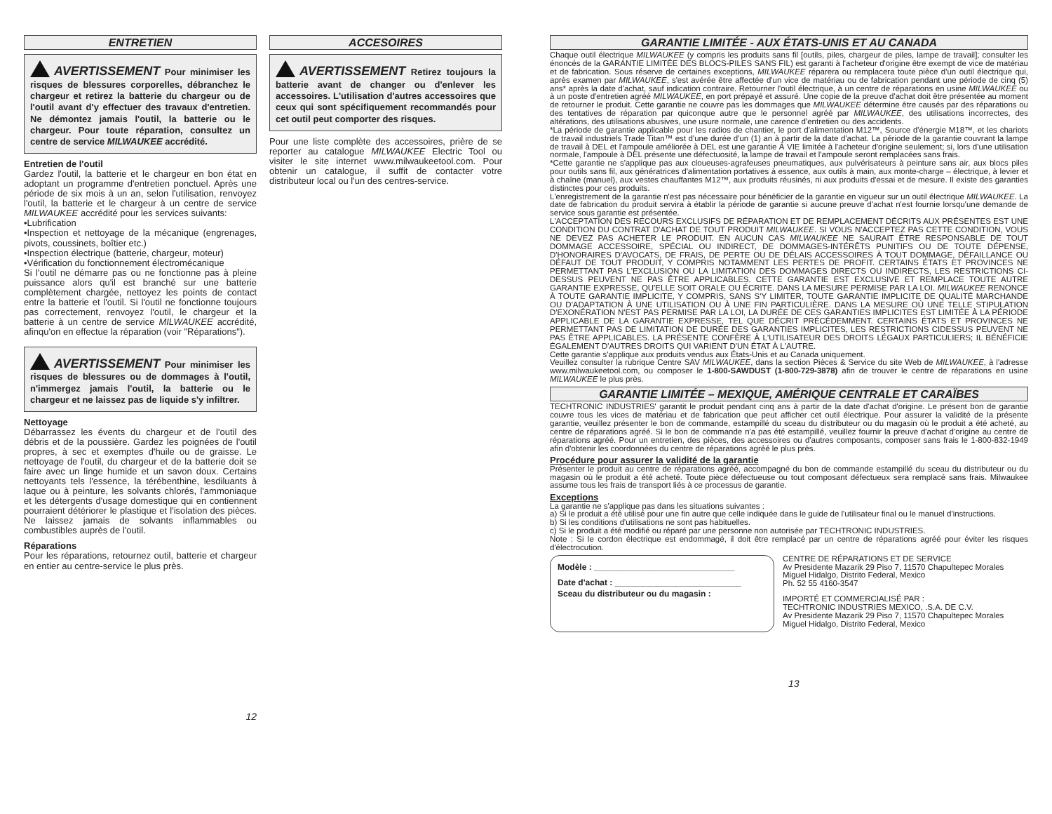ENTRETIEN
AVERTISSEMENT Pour minimiser les risques de blessures corporelles, débranchez le chargeur et retirez la batterie du chargeur ou de l'outil avant d'y effectuer des travaux d'entretien. Ne démontez jamais l'outil, la batterie ou le chargeur. Pour toute réparation, consultez un centre de service MILWAUKEE accrédité.
Entretien de l'outil
Gardez l'outil, la batterie et le chargeur en bon état en adoptant un programme d'entretien ponctuel. Après une période de six mois à un an, selon l'utilisation, renvoyez l'outil, la batterie et le chargeur à un centre de service MILWAUKEE accrédité pour les services suivants:
•Lubrification
•Inspection et nettoyage de la mécanique (engrenages, pivots, coussinets, boîtier etc.)
•Inspection électrique (batterie, chargeur, moteur)
•Vérification du fonctionnement électromécanique
Si l'outil ne démarre pas ou ne fonctionne pas à pleine puissance alors qu'il est branché sur une batterie complètement chargée, nettoyez les points de contact entre la batterie et l'outil. Si l'outil ne fonctionne toujours pas correctement, renvoyez l'outil, le chargeur et la batterie à un centre de service MILWAUKEE accrédité, afinqu'on en effectue la réparation (voir "Réparations").
AVERTISSEMENT Pour minimiser les risques de blessures ou de dommages à l'outil, n'immergez jamais l'outil, la batterie ou le chargeur et ne laissez pas de liquide s'y infiltrer.
Nettoyage
Débarrassez les évents du chargeur et de l'outil des débris et de la poussière. Gardez les poignées de l'outil propres, à sec et exemptes d'huile ou de graisse. Le nettoyage de l'outil, du chargeur et de la batterie doit se faire avec un linge humide et un savon doux. Certains nettoyants tels l'essence, la térébenthine, lesdiluants à laque ou à peinture, les solvants chlorés, l'ammoniaque et les détergents d'usage domestique qui en contiennent pourraient détériorer le plastique et l'isolation des pièces. Ne laissez jamais de solvants inflammables ou combustibles auprès de l'outil.
Réparations
Pour les réparations, retournez outil, batterie et chargeur en entier au centre-service le plus près.
12
ACCESOIRES
AVERTISSEMENT Retirez toujours la batterie avant de changer ou d'enlever les accessoires. L'utilisation d'autres accessoires que ceux qui sont spécifiquement recommandés pour cet outil peut comporter des risques.
Pour une liste complète des accessoires, prière de se reporter au catalogue MILWAUKEE Electric Tool ou visiter le site internet www.milwaukeetool.com. Pour obtenir un catalogue, il suffit de contacter votre distributeur local ou l'un des centres-service.
GARANTIE LIMITÉE - AUX ÉTATS-UNIS ET AU CANADA
Chaque outil électrique MILWAUKEE (y compris les produits sans fil [outils, piles, chargeur de piles, lampe de travail]; consulter les énoncés de la GARANTIE LIMITÉE DES BLOCS-PILES SANS FIL) est garanti à l'acheteur d'origine être exempt de vice de matériau et de fabrication. Sous réserve de certaines exceptions, MILWAUKEE réparera ou remplacera toute pièce d'un outil électrique qui, après examen par MILWAUKEE, s'est avérée être affectée d'un vice de matériau ou de fabrication pendant une période de cinq (5) ans* après la date d'achat, sauf indication contraire. Retourner l'outil électrique, à un centre de réparations en usine MILWAUKEE ou à un poste d'entretien agréé MILWAUKEE, en port prépayé et assuré. Une copie de la preuve d'achat doit être présentée au moment de retourner le produit. Cette garantie ne couvre pas les dommages que MILWAUKEE détermine être causés par des réparations ou des tentatives de réparation par quiconque autre que le personnel agréé par MILWAUKEE, des utilisations incorrectes, des altérations, des utilisations abusives, une usure normale, une carence d'entretien ou des accidents.
*La période de garantie applicable pour les radios de chantier, le port d'alimentation M12™, Source d'énergie M18™, et les chariots de travail industriels Trade Titan™ est d'une durée d'un (1) an à partir de la date d'achat. La période de la garantie couvrant la lampe de travail à DEL et l'ampoule améliorée à DEL est une garantie À VIE limitée à l'acheteur d'origine seulement; si, lors d'une utilisation normale, l'ampoule à DEL présente une défectuosité, la lampe de travail et l'ampoule seront remplacées sans frais.
*Cette garantie ne s'applique pas aux cloueuses-agrafeuses pneumatiques, aux pulvérisateurs à peinture sans air, aux blocs piles pour outils sans fil, aux génératrices d'alimentation portatives à essence, aux outils à main, aux monte-charge – électrique, à levier et à chaîne (manuel), aux vestes chauffantes M12™, aux produits réusinés, ni aux produits d'essai et de mesure. Il existe des garanties distinctes pour ces produits.
L'enregistrement de la garantie n'est pas nécessaire pour bénéficier de la garantie en vigueur sur un outil électrique MILWAUKEE. La date de fabrication du produit servira à établir la période de garantie si aucune preuve d'achat n'est fournie lorsqu'une demande de service sous garantie est présentée.
L'ACCEPTATION DES RECOURS EXCLUSIFS DE RÉPARATION ET DE REMPLACEMENT DÉCRITS AUX PRÉSENTES EST UNE CONDITION DU CONTRAT D'ACHAT DE TOUT PRODUIT MILWAUKEE. SI VOUS N'ACCEPTEZ PAS CETTE CONDITION, VOUS NE DEVEZ PAS ACHETER LE PRODUIT. EN AUCUN CAS MILWAUKEE NE SAURAIT ÊTRE RESPONSABLE DE TOUT DOMMAGE ACCESSOIRE, SPÉCIAL OU INDIRECT, DE DOMMAGES-INTÉRÊTS PUNITIFS OU DE TOUTE DÉPENSE, D'HONORAIRES D'AVOCATS, DE FRAIS, DE PERTE OU DE DÉLAIS ACCESSOIRES À TOUT DOMMAGE, DÉFAILLANCE OU DÉFAUT DE TOUT PRODUIT, Y COMPRIS NOTAMMENT LES PERTES DE PROFIT. CERTAINS ÉTATS ET PROVINCES NE PERMETTANT PAS L'EXCLUSION OU LA LIMITATION DES DOMMAGES DIRECTS OU INDIRECTS, LES RESTRICTIONS CI-DESSUS PEUVENT NE PAS ÊTRE APPLICABLES. CETTE GARANTIE EST EXCLUSIVE ET REMPLACE TOUTE AUTRE GARANTIE EXPRESSE, QU'ELLE SOIT ORALE OU ÉCRITE. DANS LA MESURE PERMISE PAR LA LOI. MILWAUKEE RENONCE À TOUTE GARANTIE IMPLICITE, Y COMPRIS, SANS S'Y LIMITER, TOUTE GARANTIE IMPLICITE DE QUALITÉ MARCHANDE OU D'ADAPTATION À UNE UTILISATION OU À UNE FIN PARTICULIÈRE. DANS LA MESURE OÙ UNE TELLE STIPULATION D'EXONÉRATION N'EST PAS PERMISE PAR LA LOI, LA DURÉE DE CES GARANTIES IMPLICITES EST LIMITÉE À LA PÉRIODE APPLICABLE DE LA GARANTIE EXPRESSE, TEL QUE DÉCRIT PRÉCÉDEMMENT. CERTAINS ÉTATS ET PROVINCES NE PERMETTANT PAS DE LIMITATION DE DURÉE DES GARANTIES IMPLICITES, LES RESTRICTIONS CIDESSUS PEUVENT NE PAS ÊTRE APPLICABLES. LA PRÉSENTE CONFÈRE À L'UTILISATEUR DES DROITS LÉGAUX PARTICULIERS; IL BÉNÉFICIE ÉGALEMENT D'AUTRES DROITS QUI VARIENT D'UN ÉTAT À L'AUTRE.
Cette garantie s'applique aux produits vendus aux États-Unis et au Canada uniquement.
Veuillez consulter la rubrique Centre SAV MILWAUKEE, dans la section Pièces & Service du site Web de MILWAUKEE, à l'adresse www.milwaukeetool.com, ou composer le 1-800-SAWDUST (1-800-729-3878) afin de trouver le centre de réparations en usine MILWAUKEE le plus près.
GARANTIE LIMITÉE – MEXIQUE, AMÉRIQUE CENTRALE ET CARAÏBES
TECHTRONIC INDUSTRIES' garantit le produit pendant cinq ans à partir de la date d'achat d'origine. Le présent bon de garantie couvre tous les vices de matériau et de fabrication que peut afficher cet outil électrique. Pour assurer la validité de la présente garantie, veuillez présenter le bon de commande, estampillé du sceau du distributeur ou du magasin où le produit a été acheté, au centre de réparations agréé. Si le bon de commande n'a pas été estampillé, veuillez fournir la preuve d'achat d'origine au centre de réparations agréé. Pour un entretien, des pièces, des accessoires ou d'autres composants, composer sans frais le 1-800-832-1949 afin d'obtenir les coordonnées du centre de réparations agréé le plus près.
Procédure pour assurer la validité de la garantie
Présenter le produit au centre de réparations agréé, accompagné du bon de commande estampillé du sceau du distributeur ou du magasin où le produit a été acheté. Toute pièce défectueuse ou tout composant défectueux sera remplacé sans frais. Milwaukee assume tous les frais de transport liés à ce processus de garantie.
Exceptions
La garantie ne s'applique pas dans les situations suivantes :
a) Si le produit a été utilisé pour une fin autre que celle indiquée dans le guide de l'utilisateur final ou le manuel d'instructions.
b) Si les conditions d'utilisations ne sont pas habituelles.
c) Si le produit a été modifié ou réparé par une personne non autorisée par TECHTRONIC INDUSTRIES.
Note : Si le cordon électrique est endommagé, il doit être remplacé par un centre de réparations agréé pour éviter les risques d'électrocution.
Modèle : ______________________________
Date d'achat : ___________________________
Sceau du distributeur ou du magasin :
CENTRE DE RÉPARATIONS ET DE SERVICE
Av Presidente Mazarik 29 Piso 7, 11570 Chapultepec Morales
Miguel Hidalgo, Distrito Federal, Mexico
Ph. 52 55 4160-3547
IMPORTÉ ET COMMERCIALISÉ PAR :
TECHTRONIC INDUSTRIES MEXICO, .S.A. DE C.V.
Av Presidente Mazarik 29 Piso 7, 11570 Chapultepec Morales
Miguel Hidalgo, Distrito Federal, Mexico
13